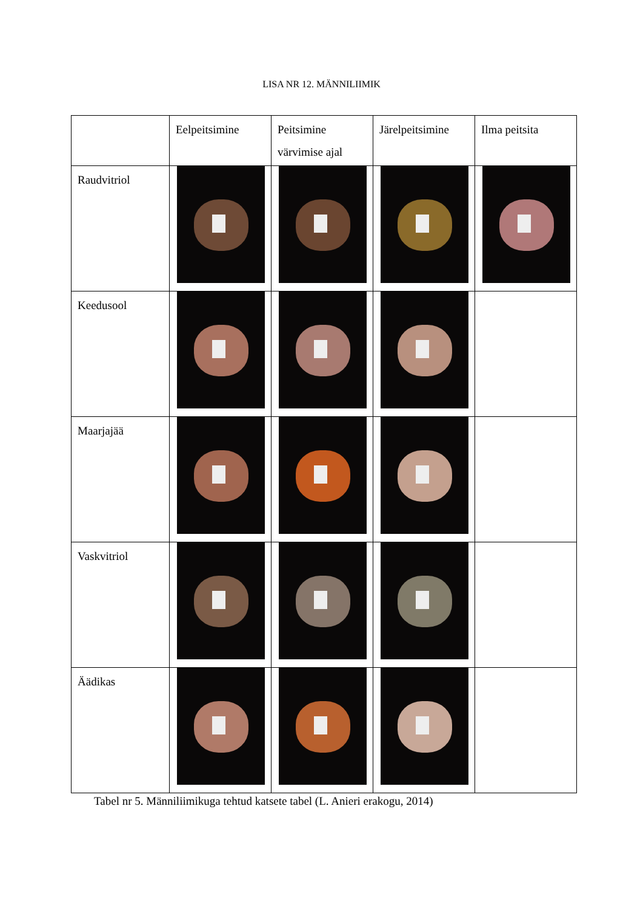LISA NR 12. MÄNNILIIMIK
| | Eelpeitsimine | Peitsimine värvimise ajal | Järelpeitsimine | Ilma peitsita |
| --- | --- | --- | --- | --- |
| Raudvitriol | | | | |
| Keedusool | | | | |
| Maarjajää | | | | |
| Vaskvitriol | | | | |
| Äädikas | | | | |
Tabel nr 5. Männiliimikuga tehtud katsete tabel (L. Anieri erakogu, 2014)